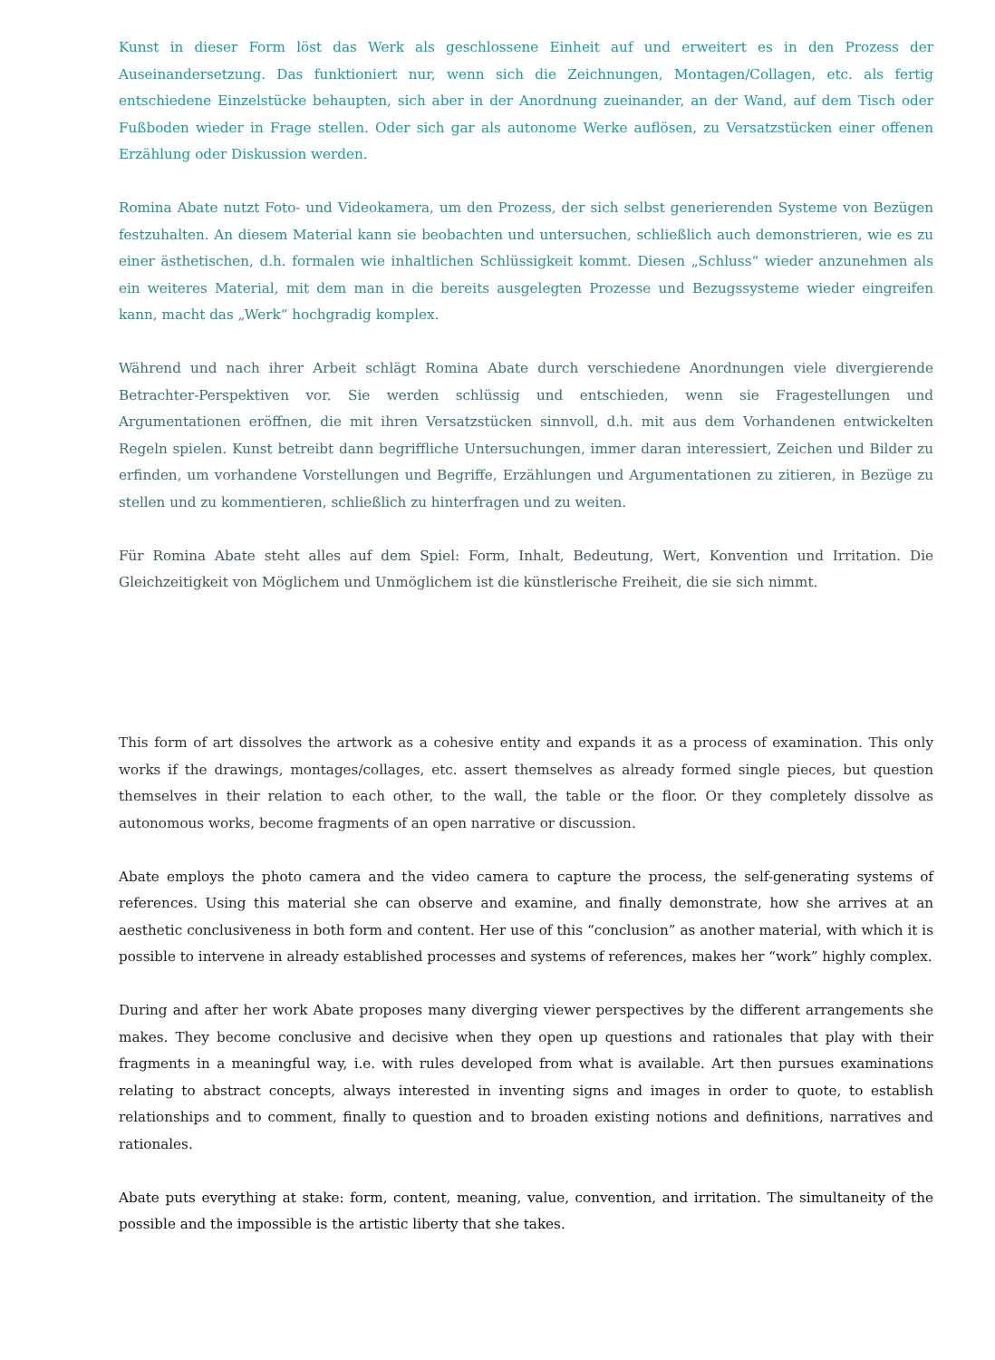Kunst in dieser Form löst das Werk als geschlossene Einheit auf und erweitert es in den Prozess der Auseinandersetzung. Das funktioniert nur, wenn sich die Zeichnungen, Montagen/Collagen, etc. als fertig entschiedene Einzelstücke behaupten, sich aber in der Anordnung zueinander, an der Wand, auf dem Tisch oder Fußboden wieder in Frage stellen. Oder sich gar als autonome Werke auflösen, zu Versatzstücken einer offenen Erzählung oder Diskussion werden.
Romina Abate nutzt Foto- und Videokamera, um den Prozess, der sich selbst generierenden Systeme von Bezügen festzuhalten. An diesem Material kann sie beobachten und untersuchen, schließlich auch demonstrieren, wie es zu einer ästhetischen, d.h. formalen wie inhaltlichen Schlüssigkeit kommt. Diesen „Schluss“ wieder anzunehmen als ein weiteres Material, mit dem man in die bereits ausgelegten Prozesse und Bezugssysteme wieder eingreifen kann, macht das „Werk“ hochgradig komplex.
Während und nach ihrer Arbeit schlägt Romina Abate durch verschiedene Anordnungen viele divergierende Betrachter-Perspektiven vor. Sie werden schlüssig und entschieden, wenn sie Fragestellungen und Argumentationen eröffnen, die mit ihren Versatzstücken sinnvoll, d.h. mit aus dem Vorhandenen entwickelten Regeln spielen. Kunst betreibt dann begriffliche Untersuchungen, immer daran interessiert, Zeichen und Bilder zu erfinden, um vorhandene Vorstellungen und Begriffe, Erzählungen und Argumentationen zu zitieren, in Bezüge zu stellen und zu kommentieren, schließlich zu hinterfragen und zu weiten.
Für Romina Abate steht alles auf dem Spiel: Form, Inhalt, Bedeutung, Wert, Konvention und Irritation. Die Gleichzeitigkeit von Möglichem und Unmöglichem ist die künstlerische Freiheit, die sie sich nimmt.
This form of art dissolves the artwork as a cohesive entity and expands it as a process of examination. This only works if the drawings, montages/collages, etc. assert themselves as already formed single pieces, but question themselves in their relation to each other, to the wall, the table or the floor. Or they completely dissolve as autonomous works, become fragments of an open narrative or discussion.
Abate employs the photo camera and the video camera to capture the process, the self-generating systems of references. Using this material she can observe and examine, and finally demonstrate, how she arrives at an aesthetic conclusiveness in both form and content. Her use of this “conclusion” as another material, with which it is possible to intervene in already established processes and systems of references, makes her “work” highly complex.
During and after her work Abate proposes many diverging viewer perspectives by the different arrangements she makes. They become conclusive and decisive when they open up questions and rationales that play with their fragments in a meaningful way, i.e. with rules developed from what is available. Art then pursues examinations relating to abstract concepts, always interested in inventing signs and images in order to quote, to establish relationships and to comment, finally to question and to broaden existing notions and definitions, narratives and rationales.
Abate puts everything at stake: form, content, meaning, value, convention, and irritation. The simultaneity of the possible and the impossible is the artistic liberty that she takes.